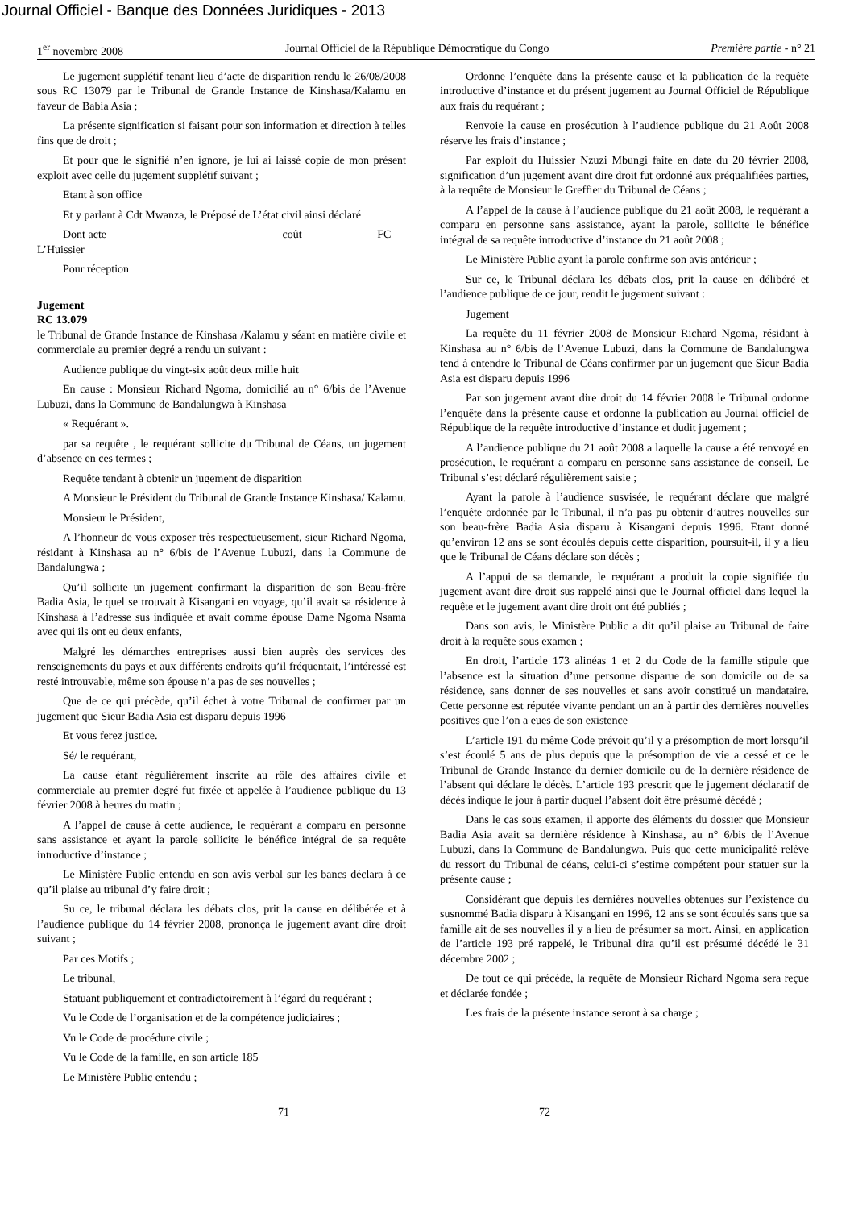Journal Officiel - Banque des Données Juridiques - 2013
1<sup>er</sup> novembre 2008 Journal Officiel de la République Démocratique du Congo Première partie - n° 21
Le jugement supplétif tenant lieu d’acte de disparition rendu le 26/08/2008 sous RC 13079 par le Tribunal de Grande Instance de Kinshasa/Kalamu en faveur de Babia Asia ;
La présente signification si faisant pour son information et direction à telles fins que de droit ;
Et pour que le signifié n’en ignore, je lui ai laissé copie de mon présent exploit avec celle du jugement supplétif suivant ;
Etant à son office
Et y parlant à Cdt Mwanza, le Préposé de L’état civil ainsi déclaré
Dont acte coût FC
L’Huissier
Pour réception
Jugement
RC 13.079
le Tribunal de Grande Instance de Kinshasa /Kalamu y séant en matière civile et commerciale au premier degré a rendu un suivant :
Audience publique du vingt-six août deux mille huit
En cause : Monsieur Richard Ngoma, domicilié au n° 6/bis de l’Avenue Lubuzi, dans la Commune de Bandalungwa à Kinshasa
« Requérant ».
par sa requête , le requérant sollicite du Tribunal de Céans, un jugement d’absence en ces termes ;
Requête tendant à obtenir un jugement de disparition
A Monsieur le Président du Tribunal de Grande Instance Kinshasa/ Kalamu.
Monsieur le Président,
A l’honneur de vous exposer très respectueusement, sieur Richard Ngoma, résidant à Kinshasa au n° 6/bis de l’Avenue Lubuzi, dans la Commune de Bandalungwa ;
Qu’il sollicite un jugement confirmant la disparition de son Beau-frère Badia Asia, le quel se trouvait à Kisangani en voyage, qu’il avait sa résidence à Kinshasa à l’adresse sus indiquée et avait comme épouse Dame Ngoma Nsama avec qui ils ont eu deux enfants,
Malgré les démarches entreprises aussi bien auprès des services des renseignements du pays et aux différents endroits qu’il fréquentait, l’intéressé est resté introuvable, même son épouse n’a pas de ses nouvelles ;
Que de ce qui précède, qu’il échet à votre Tribunal de confirmer par un jugement que Sieur Badia Asia est disparu depuis 1996
Et vous ferez justice.
Sé/ le requérant,
La cause étant régulièrement inscrite au rôle des affaires civile et commerciale au premier degré fut fixée et appelée à l’audience publique du 13 février 2008 à heures du matin ;
A l’appel de cause à cette audience, le requérant a comparu en personne sans assistance et ayant la parole sollicite le bénéfice intégral de sa requête introductive d’instance ;
Le Ministère Public entendu en son avis verbal sur les bancs déclara à ce qu’il plaise au tribunal d’y faire droit ;
Su ce, le tribunal déclara les débats clos, prit la cause en délibérée et à l’audience publique du 14 février 2008, prononça le jugement avant dire droit suivant ;
Par ces Motifs ;
Le tribunal,
Statuant publiquement et contradictoirement à l’égard du requérant ;
Vu le Code de l’organisation et de la compétence judiciaires ;
Vu le Code de procédure civile ;
Vu le Code de la famille, en son article 185
Le Ministère Public entendu ;
Ordonne l’enquête dans la présente cause et la publication de la requête introductive d’instance et du présent jugement au Journal Officiel de République aux frais du requérant ;
Renvoie la cause en prosécution à l’audience publique du 21 Août 2008 réserve les frais d’instance ;
Par exploit du Huissier Nzuzi Mbungi faite en date du 20 février 2008, signification d’un jugement avant dire droit fut ordonné aux préqualifiées parties, à la requête de Monsieur le Greffier du Tribunal de Céans ;
A l’appel de la cause à l’audience publique du 21 août 2008, le requérant a comparu en personne sans assistance, ayant la parole, sollicite le bénéfice intégral de sa requête introductive d’instance du 21 août 2008 ;
Le Ministère Public ayant la parole confirme son avis antérieur ;
Sur ce, le Tribunal déclara les débats clos, prit la cause en délibéré et l’audience publique de ce jour, rendit le jugement suivant :
Jugement
La requête du 11 février 2008 de Monsieur Richard Ngoma, résidant à Kinshasa au n° 6/bis de l’Avenue Lubuzi, dans la Commune de Bandalungwa tend à entendre le Tribunal de Céans confirmer par un jugement que Sieur Badia Asia est disparu depuis 1996
Par son jugement avant dire droit du 14 février 2008 le Tribunal ordonne l’enquête dans la présente cause et ordonne la publication au Journal officiel de République de la requête introductive d’instance et dudit jugement ;
A l’audience publique du 21 août 2008 a laquelle la cause a été renvoyé en prosécution, le requérant a comparu en personne sans assistance de conseil. Le Tribunal s’est déclaré régulièrement saisie ;
Ayant la parole à l’audience susvisée, le requérant déclare que malgré l’enquête ordonnée par le Tribunal, il n’a pas pu obtenir d’autres nouvelles sur son beau-frère Badia Asia disparu à Kisangani depuis 1996. Etant donné qu’environ 12 ans se sont écoulés depuis cette disparition, poursuit-il, il y a lieu que le Tribunal de Céans déclare son décès ;
A l’appui de sa demande, le requérant a produit la copie signifiée du jugement avant dire droit sus rappelé ainsi que le Journal officiel dans lequel la requête et le jugement avant dire droit ont été publiés ;
Dans son avis, le Ministère Public a dit qu’il plaise au Tribunal de faire droit à la requête sous examen ;
En droit, l’article 173 alinéas 1 et 2 du Code de la famille stipule que l’absence est la situation d’une personne disparue de son domicile ou de sa résidence, sans donner de ses nouvelles et sans avoir constitué un mandataire. Cette personne est réputée vivante pendant un an à partir des dernières nouvelles positives que l’on a eues de son existence
L’article 191 du même Code prévoit qu’il y a présomption de mort lorsqu’il s’est écoulé 5 ans de plus depuis que la présomption de vie a cessé et ce le Tribunal de Grande Instance du dernier domicile ou de la dernière résidence de l’absent qui déclare le décès. L’article 193 prescrit que le jugement déclaratif de décès indique le jour à partir duquel l’absent doit être présumé décédé ;
Dans le cas sous examen, il apporte des éléments du dossier que Monsieur Badia Asia avait sa dernière résidence à Kinshasa, au n° 6/bis de l’Avenue Lubuzi, dans la Commune de Bandalungwa. Puis que cette municipalité relève du ressort du Tribunal de céans, celui-ci s’estime compétent pour statuer sur la présente cause ;
Considérant que depuis les dernières nouvelles obtenues sur l’existence du susnommé Badia disparu à Kisangani en 1996, 12 ans se sont écoulés sans que sa famille ait de ses nouvelles il y a lieu de présumer sa mort. Ainsi, en application de l’article 193 pré rappelé, le Tribunal dira qu’il est présumé décédé le 31 décembre 2002 ;
De tout ce qui précède, la requête de Monsieur Richard Ngoma sera reçue et déclarée fondée ;
Les frais de la présente instance seront à sa charge ;
71 72